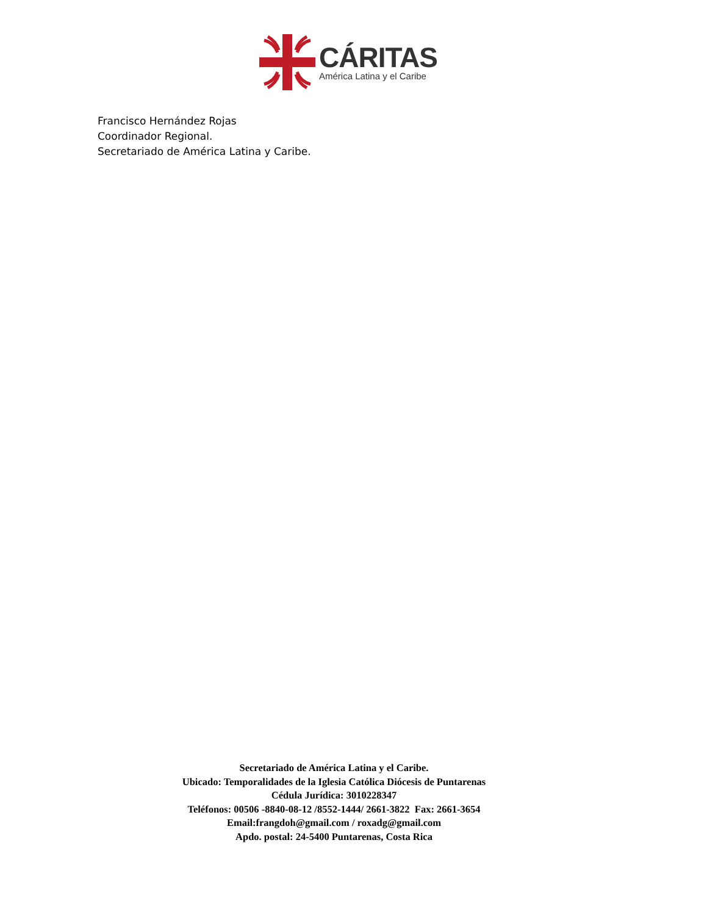CÁRITAS
América Latina y el Caribe
Francisco Hernández Rojas
Coordinador Regional.
Secretariado de América Latina y Caribe.
Secretariado de América Latina y el Caribe.
Ubicado: Temporalidades de la Iglesia Católica Diócesis de Puntarenas
Cédula Jurídica: 3010228347
Teléfonos: 00506 -8840-08-12 /8552-1444/ 2661-3822 Fax: 2661-3654
Email:frangdoh@gmail.com / roxadg@gmail.com
Apdo. postal: 24-5400 Puntarenas, Costa Rica